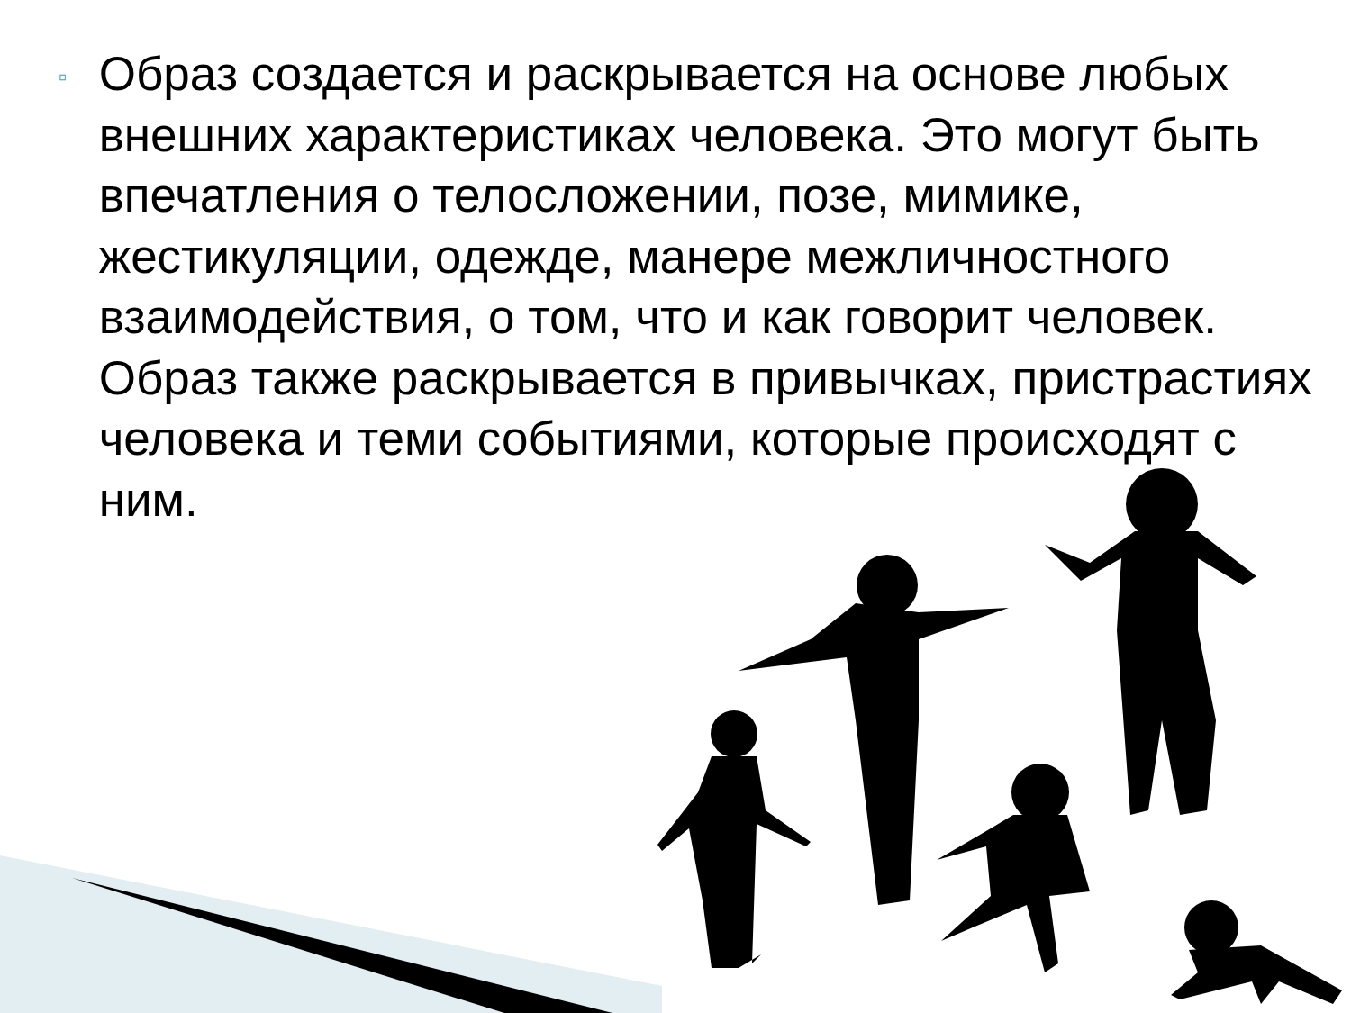▫
Образ создается и раскрывается на основе любых внешних характеристиках человека. Это могут быть впечатления о телосложении, позе, мимике, жестикуляции, одежде, манере межличностного взаимодействия, о том, что и как говорит человек. Образ также раскрывается в привычках, пристрастиях человека и теми событиями, которые происходят с ним.